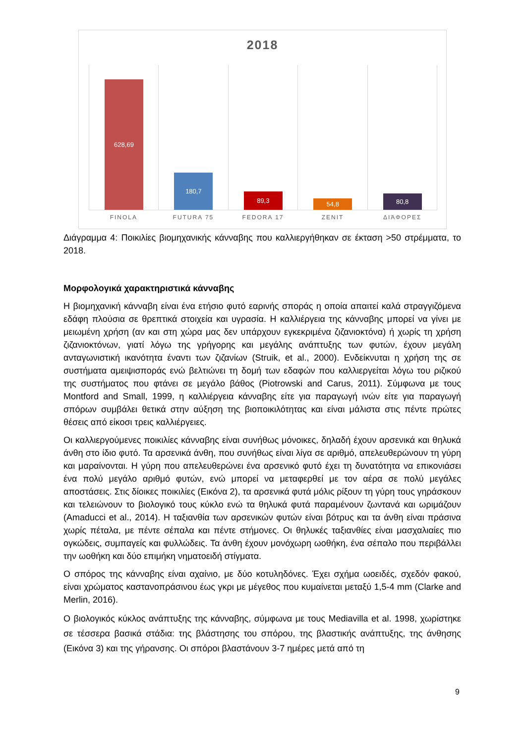2018
628,69
180,7
89,3
54,8
80,8
FINOLA FUTURA 75 FEDORA 17 ZENIT ΔΙΆΦΟΡΕΣ
Διάγραμμα 4: Ποικιλίες βιομηχανικής κάνναβης που καλλιεργήθηκαν σε έκταση >50 στρέμματα, το 2018.
Μορφολογικά χαρακτηριστικά κάνναβης
Η βιομηχανική κάνναβη είναι ένα ετήσιο φυτό εαρινής σποράς η οποία απαιτεί καλά στραγγιζόμενα εδάφη πλούσια σε θρεπτικά στοιχεία και υγρασία. Η καλλιέργεια της κάνναβης μπορεί να γίνει με μειωμένη χρήση (αν και στη χώρα μας δεν υπάρχουν εγκεκριμένα ζιζανιοκτόνα) ή χωρίς τη χρήση ζιζανιοκτόνων, γιατί λόγω της γρήγορης και μεγάλης ανάπτυξης των φυτών, έχουν μεγάλη ανταγωνιστική ικανότητα έναντι των ζιζανίων (Struik, et al., 2000). Ενδείκνυται η χρήση της σε συστήματα αμειψισποράς ενώ βελτιώνει τη δομή των εδαφών που καλλιεργείται λόγω του ριζικού της συστήματος που φτάνει σε μεγάλο βάθος (Piotrowski and Carus, 2011). Σύμφωνα με τους Montford and Small, 1999, η καλλιέργεια κάνναβης είτε για παραγωγή ινών είτε για παραγωγή σπόρων συμβάλει θετικά στην αύξηση της βιοποικιλότητας και είναι μάλιστα στις πέντε πρώτες θέσεις από είκοσι τρεις καλλιέργειες.
Οι καλλιεργούμενες ποικιλίες κάνναβης είναι συνήθως μόνοικες, δηλαδή έχουν αρσενικά και θηλυκά άνθη στο ίδιο φυτό. Τα αρσενικά άνθη, που συνήθως είναι λίγα σε αριθμό, απελευθερώνουν τη γύρη και μαραίνονται. Η γύρη που απελευθερώνει ένα αρσενικό φυτό έχει τη δυνατότητα να επικονιάσει ένα πολύ μεγάλο αριθμό φυτών, ενώ μπορεί να μεταφερθεί με τον αέρα σε πολύ μεγάλες αποστάσεις. Στις δίοικες ποικιλίες (Εικόνα 2), τα αρσενικά φυτά μόλις ρίξουν τη γύρη τους γηράσκουν και τελειώνουν το βιολογικό τους κύκλο ενώ τα θηλυκά φυτά παραμένουν ζωντανά και ωριμάζουν (Amaducci et al., 2014). Η ταξιανθία των αρσενικών φυτών είναι βότρυς και τα άνθη είναι πράσινα χωρίς πέταλα, με πέντε σέπαλα και πέντε στήμονες. Οι θηλυκές ταξιανθίες είναι μασχαλιαίες πιο ογκώδεις, συμπαγείς και φυλλώδεις. Τα άνθη έχουν μονόχωρη ωοθήκη, ένα σέπαλο που περιβάλλει την ωοθήκη και δύο επιμήκη νηματοειδή στίγματα.
Ο σπόρος της κάνναβης είναι αχαίνιο, με δύο κοτυληδόνες. Έχει σχήμα ωοειδές, σχεδόν φακού, είναι χρώματος καστανοπράσινου έως γκρι με μέγεθος που κυμαίνεται μεταξύ 1,5-4 mm (Clarke and Merlin, 2016).
Ο βιολογικός κύκλος ανάπτυξης της κάνναβης, σύμφωνα με τους Mediavilla et al. 1998, χωρίστηκε σε τέσσερα βασικά στάδια: της βλάστησης του σπόρου, της βλαστικής ανάπτυξης, της άνθησης (Εικόνα 3) και της γήρανσης. Οι σπόροι βλαστάνουν 3-7 ημέρες μετά από τη
9